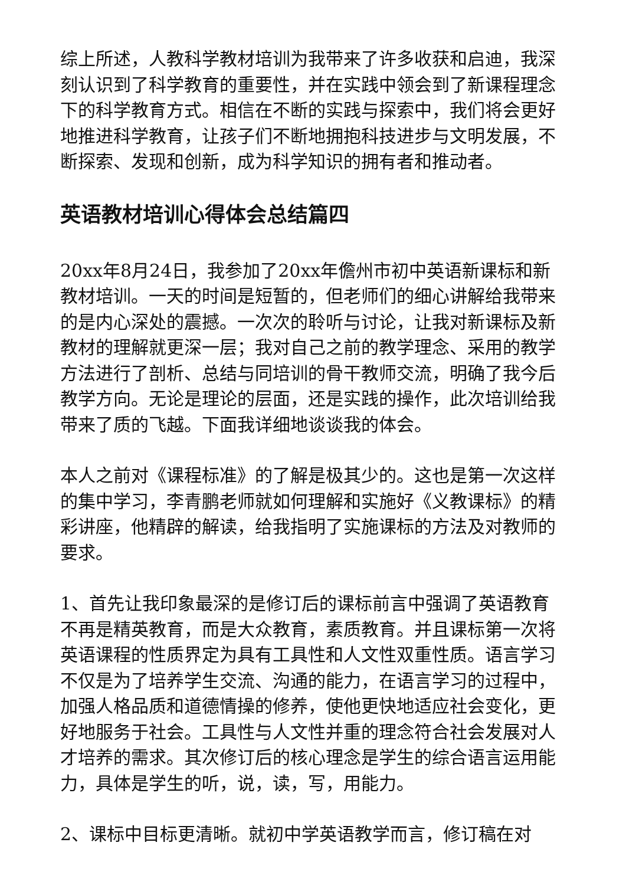综上所述，人教科学教材培训为我带来了许多收获和启迪，我深刻认识到了科学教育的重要性，并在实践中领会到了新课程理念下的科学教育方式。相信在不断的实践与探索中，我们将会更好地推进科学教育，让孩子们不断地拥抱科技进步与文明发展，不断探索、发现和创新，成为科学知识的拥有者和推动者。
英语教材培训心得体会总结篇四
20xx年8月24日，我参加了20xx年儋州市初中英语新课标和新教材培训。一天的时间是短暂的，但老师们的细心讲解给我带来的是内心深处的震撼。一次次的聆听与讨论，让我对新课标及新教材的理解就更深一层；我对自己之前的教学理念、采用的教学方法进行了剖析、总结与同培训的骨干教师交流，明确了我今后教学方向。无论是理论的层面，还是实践的操作，此次培训给我带来了质的飞越。下面我详细地谈谈我的体会。
本人之前对《课程标准》的了解是极其少的。这也是第一次这样的集中学习，李青鹏老师就如何理解和实施好《义教课标》的精彩讲座，他精辟的解读，给我指明了实施课标的方法及对教师的要求。
1、首先让我印象最深的是修订后的课标前言中强调了英语教育不再是精英教育，而是大众教育，素质教育。并且课标第一次将英语课程的性质界定为具有工具性和人文性双重性质。语言学习不仅是为了培养学生交流、沟通的能力，在语言学习的过程中，加强人格品质和道德情操的修养，使他更快地适应社会变化，更好地服务于社会。工具性与人文性并重的理念符合社会发展对人才培养的需求。其次修订后的核心理念是学生的综合语言运用能力，具体是学生的听，说，读，写，用能力。
2、课标中目标更清晰。就初中学英语教学而言，修订稿在对